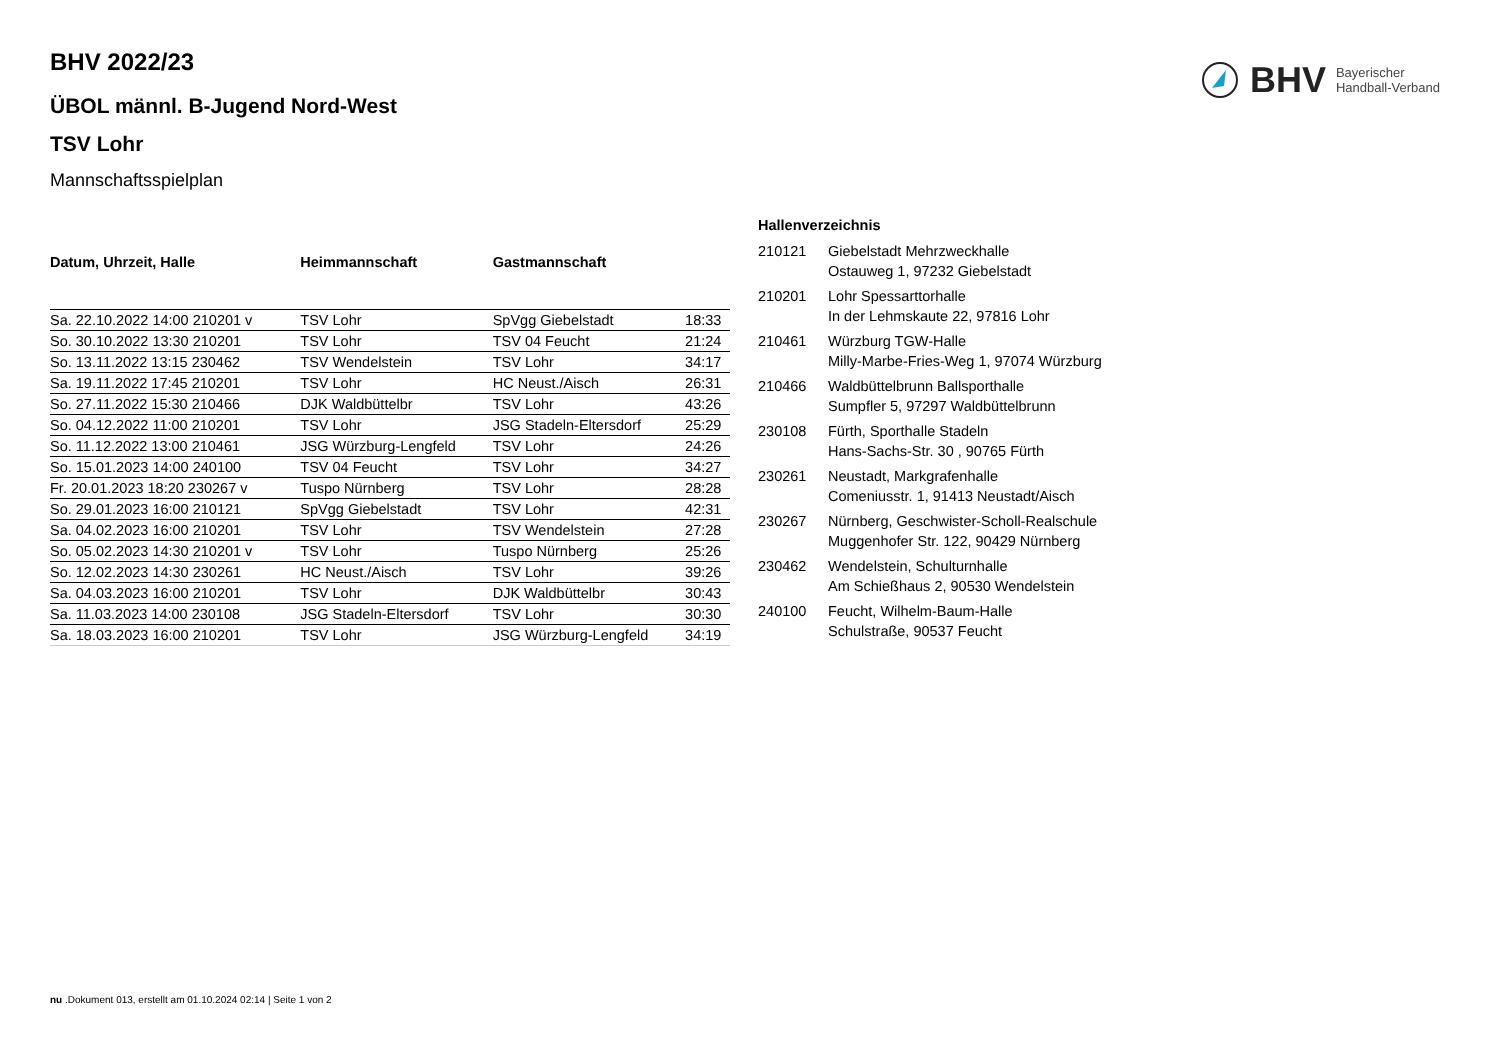BHV Bayerischer
Handball-Verband
BHV 2022/23
ÜBOL männl. B-Jugend Nord-West
TSV Lohr
Mannschaftsspielplan
| Datum, Uhrzeit, Halle | Heimmannschaft | Gastmannschaft | |
| --- | --- | --- | --- |
| Sa. 22.10.2022 14:00 210201 v | TSV Lohr | SpVgg Giebelstadt | 18:33 |
| So. 30.10.2022 13:30 210201 | TSV Lohr | TSV 04 Feucht | 21:24 |
| So. 13.11.2022 13:15 230462 | TSV Wendelstein | TSV Lohr | 34:17 |
| Sa. 19.11.2022 17:45 210201 | TSV Lohr | HC Neust./Aisch | 26:31 |
| So. 27.11.2022 15:30 210466 | DJK Waldbüttelbr | TSV Lohr | 43:26 |
| So. 04.12.2022 11:00 210201 | TSV Lohr | JSG Stadeln-Eltersdorf | 25:29 |
| So. 11.12.2022 13:00 210461 | JSG Würzburg-Lengfeld | TSV Lohr | 24:26 |
| So. 15.01.2023 14:00 240100 | TSV 04 Feucht | TSV Lohr | 34:27 |
| Fr. 20.01.2023 18:20 230267 v | Tuspo Nürnberg | TSV Lohr | 28:28 |
| So. 29.01.2023 16:00 210121 | SpVgg Giebelstadt | TSV Lohr | 42:31 |
| Sa. 04.02.2023 16:00 210201 | TSV Lohr | TSV Wendelstein | 27:28 |
| So. 05.02.2023 14:30 210201 v | TSV Lohr | Tuspo Nürnberg | 25:26 |
| So. 12.02.2023 14:30 230261 | HC Neust./Aisch | TSV Lohr | 39:26 |
| Sa. 04.03.2023 16:00 210201 | TSV Lohr | DJK Waldbüttelbr | 30:43 |
| Sa. 11.03.2023 14:00 230108 | JSG Stadeln-Eltersdorf | TSV Lohr | 30:30 |
| Sa. 18.03.2023 16:00 210201 | TSV Lohr | JSG Würzburg-Lengfeld | 34:19 |
Hallenverzeichnis
| 210121 | Giebelstadt Mehrzweckhalle Ostauweg 1, 97232 Giebelstadt |
| 210201 | Lohr Spessarttorhalle In der Lehmskaute 22, 97816 Lohr |
| 210461 | Würzburg TGW-Halle Milly-Marbe-Fries-Weg 1, 97074 Würzburg |
| 210466 | Waldbüttelbrunn Ballsporthalle Sumpfler 5, 97297 Waldbüttelbrunn |
| 230108 | Fürth, Sporthalle Stadeln Hans-Sachs-Str. 30 , 90765 Fürth |
| 230261 | Neustadt, Markgrafenhalle Comeniusstr. 1, 91413 Neustadt/Aisch |
| 230267 | Nürnberg, Geschwister-Scholl-Realschule Muggenhofer Str. 122, 90429 Nürnberg |
| 230462 | Wendelstein, Schulturnhalle Am Schießhaus 2, 90530 Wendelstein |
| 240100 | Feucht, Wilhelm-Baum-Halle Schulstraße, 90537 Feucht |
nu .Dokument 013, erstellt am 01.10.2024 02:14 | Seite 1 von 2